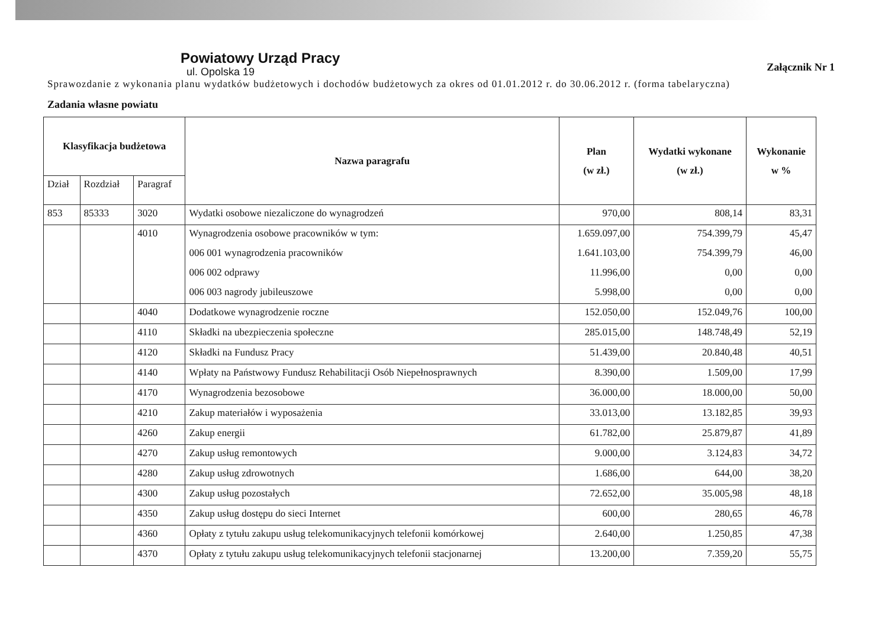Załącznik Nr 1
Powiatowy Urząd Pracy
ul. Opolska 19
Sprawozdanie z wykonania planu wydatków budżetowych i dochodów budżetowych za okres od 01.01.2012 r. do 30.06.2012 r. (forma tabelaryczna)
Zadania własne powiatu
| Klasyfikacja budżetowa | | | Nazwa paragrafu | Plan (w zł.) | Wydatki wykonane (w zł.) | Wykonanie w % |
| --- | --- | --- | --- | --- | --- | --- |
| Dział | Rozdział | Paragraf | | | | |
| 853 | 85333 | 3020 | Wydatki osobowe niezaliczone do wynagrodzeń | 970,00 | 808,14 | 83,31 |
| | | 4010 | Wynagrodzenia osobowe pracowników w tym: | 1.659.097,00 | 754.399,79 | 45,47 |
| | | | 006 001 wynagrodzenia pracowników | 1.641.103,00 | 754.399,79 | 46,00 |
| | | | 006 002 odprawy | 11.996,00 | 0,00 | 0,00 |
| | | | 006 003 nagrody jubileuszowe | 5.998,00 | 0,00 | 0,00 |
| | | 4040 | Dodatkowe wynagrodzenie roczne | 152.050,00 | 152.049,76 | 100,00 |
| | | 4110 | Składki na ubezpieczenia społeczne | 285.015,00 | 148.748,49 | 52,19 |
| | | 4120 | Składki na Fundusz Pracy | 51.439,00 | 20.840,48 | 40,51 |
| | | 4140 | Wpłaty na Państwowy Fundusz Rehabilitacji Osób Niepełnosprawnych | 8.390,00 | 1.509,00 | 17,99 |
| | | 4170 | Wynagrodzenia bezosobowe | 36.000,00 | 18.000,00 | 50,00 |
| | | 4210 | Zakup materiałów i wyposażenia | 33.013,00 | 13.182,85 | 39,93 |
| | | 4260 | Zakup energii | 61.782,00 | 25.879,87 | 41,89 |
| | | 4270 | Zakup usług remontowych | 9.000,00 | 3.124,83 | 34,72 |
| | | 4280 | Zakup usług zdrowotnych | 1.686,00 | 644,00 | 38,20 |
| | | 4300 | Zakup usług pozostałych | 72.652,00 | 35.005,98 | 48,18 |
| | | 4350 | Zakup usług dostępu do sieci Internet | 600,00 | 280,65 | 46,78 |
| | | 4360 | Opłaty z tytułu zakupu usług telekomunikacyjnych telefonii komórkowej | 2.640,00 | 1.250,85 | 47,38 |
| | | 4370 | Opłaty z tytułu zakupu usług telekomunikacyjnych telefonii stacjonarnej | 13.200,00 | 7.359,20 | 55,75 |